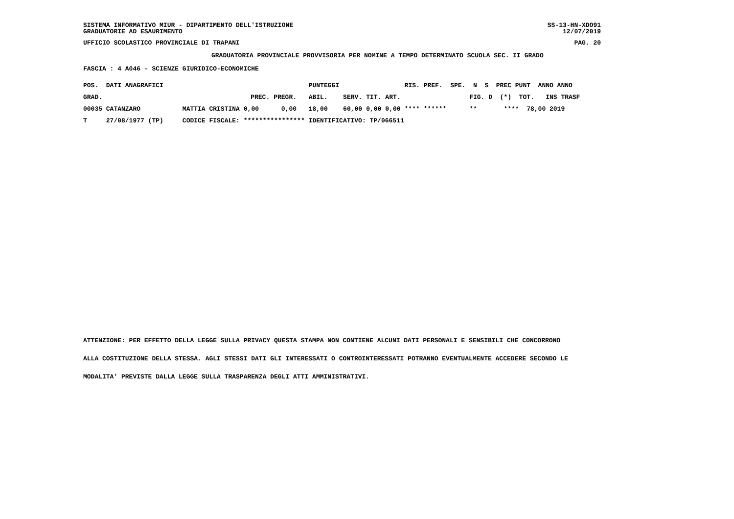SISTEMA INFORMATIVO MIUR - DIPARTIMENTO DELL'ISTRUZIONE
GRADUATORIE AD ESAURIMENTO SS-13-HN-XDO91
12/07/2019
UFFICIO SCOLASTICO PROVINCIALE DI TRAPANI PAG. 20
GRADUATORIA PROVINCIALE PROVVISORIA PER NOMINE A TEMPO DETERMINATO SCUOLA SEC. II GRADO
FASCIA : 4 A046 - SCIENZE GIURIDICO-ECONOMICHE
| POS. DATI ANAGRAFICI | | | PUNTEGGI | | | | RIS. PREF. SPE. N S PREC PUNT ANNO ANNO |
| --- | --- | --- | --- | --- | --- | --- | --- |
| GRAD. | PREC. | PREGR. | ABIL. | SERV. | TIT. | ART. | FIG. D (*) TOT. INS TRASF |
| 00035 CATANZARO MATTIA CRISTINA | 0,00 | 0,00 | 18,00 | 60,00 | 0,00 | 0,00 | **** ****** ** **** 78,00 2019 |
| T 27/08/1977 (TP) CODICE FISCALE: | **************** | | IDENTIFICATIVO: TP/066511 | | | | |
ATTENZIONE: PER EFFETTO DELLA LEGGE SULLA PRIVACY QUESTA STAMPA NON CONTIENE ALCUNI DATI PERSONALI E SENSIBILI CHE CONCORRONO
ALLA COSTITUZIONE DELLA STESSA. AGLI STESSI DATI GLI INTERESSATI O CONTROINTERESSATI POTRANNO EVENTUALMENTE ACCEDERE SECONDO LE
MODALITA' PREVISTE DALLA LEGGE SULLA TRASPARENZA DEGLI ATTI AMMINISTRATIVI.